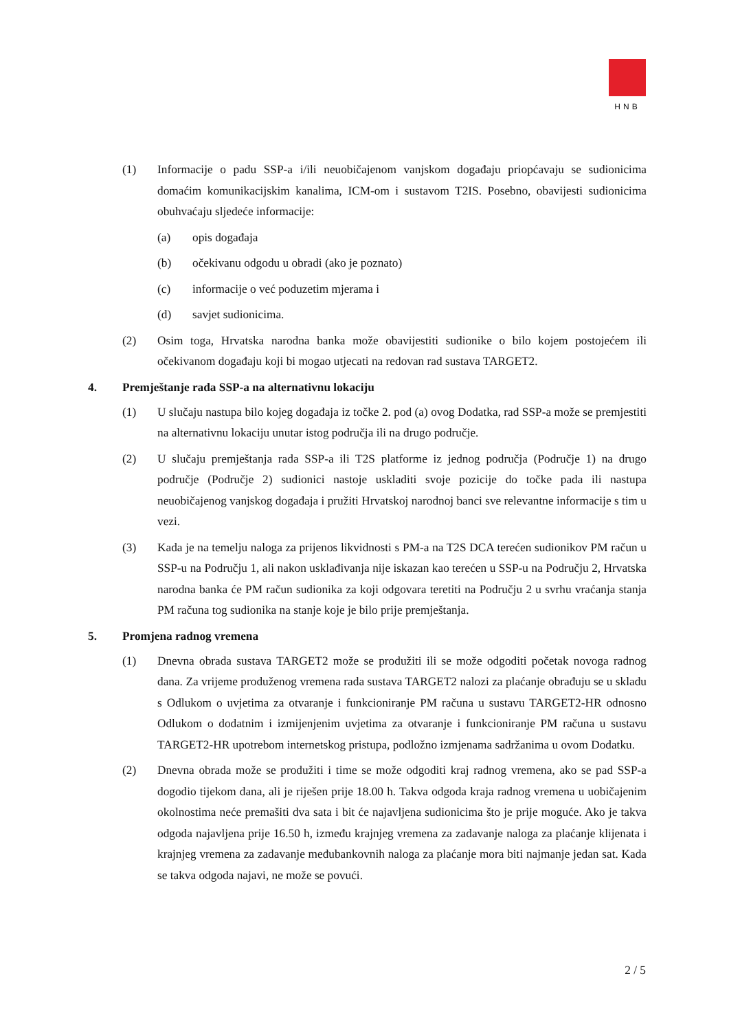HNB
(1) Informacije o padu SSP-a i/ili neuobičajenom vanjskom događaju priopćavaju se sudionicima domaćim komunikacijskim kanalima, ICM-om i sustavom T2IS. Posebno, obavijesti sudionicima obuhvaćaju sljedeće informacije:
(a) opis događaja
(b) očekivanu odgodu u obradi (ako je poznato)
(c) informacije o već poduzetim mjerama i
(d) savjet sudionicima.
(2) Osim toga, Hrvatska narodna banka može obavijestiti sudionike o bilo kojem postojećem ili očekivanom događaju koji bi mogao utjecati na redovan rad sustava TARGET2.
4. Premještanje rada SSP-a na alternativnu lokaciju
(1) U slučaju nastupa bilo kojeg događaja iz točke 2. pod (a) ovog Dodatka, rad SSP-a može se premjestiti na alternativnu lokaciju unutar istog područja ili na drugo područje.
(2) U slučaju premještanja rada SSP-a ili T2S platforme iz jednog područja (Područje 1) na drugo područje (Područje 2) sudionici nastoje uskladiti svoje pozicije do točke pada ili nastupa neuobičajenog vanjskog događaja i pružiti Hrvatskoj narodnoj banci sve relevantne informacije s tim u vezi.
(3) Kada je na temelju naloga za prijenos likvidnosti s PM-a na T2S DCA terećen sudionikov PM račun u SSP-u na Području 1, ali nakon usklađivanja nije iskazan kao terećen u SSP-u na Području 2, Hrvatska narodna banka će PM račun sudionika za koji odgovara teretiti na Području 2 u svrhu vraćanja stanja PM računa tog sudionika na stanje koje je bilo prije premještanja.
5. Promjena radnog vremena
(1) Dnevna obrada sustava TARGET2 može se produžiti ili se može odgoditi početak novoga radnog dana. Za vrijeme produženog vremena rada sustava TARGET2 nalozi za plaćanje obrađuju se u skladu s Odlukom o uvjetima za otvaranje i funkcioniranje PM računa u sustavu TARGET2-HR odnosno Odlukom o dodatnim i izmijenjenim uvjetima za otvaranje i funkcioniranje PM računa u sustavu TARGET2-HR upotrebom internetskog pristupa, podložno izmjenama sadržanima u ovom Dodatku.
(2) Dnevna obrada može se produžiti i time se može odgoditi kraj radnog vremena, ako se pad SSP-a dogodio tijekom dana, ali je riješen prije 18.00 h. Takva odgoda kraja radnog vremena u uobičajenim okolnostima neće premašiti dva sata i bit će najavljena sudionicima što je prije moguće. Ako je takva odgoda najavljena prije 16.50 h, između krajnjeg vremena za zadavanje naloga za plaćanje klijenata i krajnjeg vremena za zadavanje međubankovnih naloga za plaćanje mora biti najmanje jedan sat. Kada se takva odgoda najavi, ne može se povući.
2 / 5